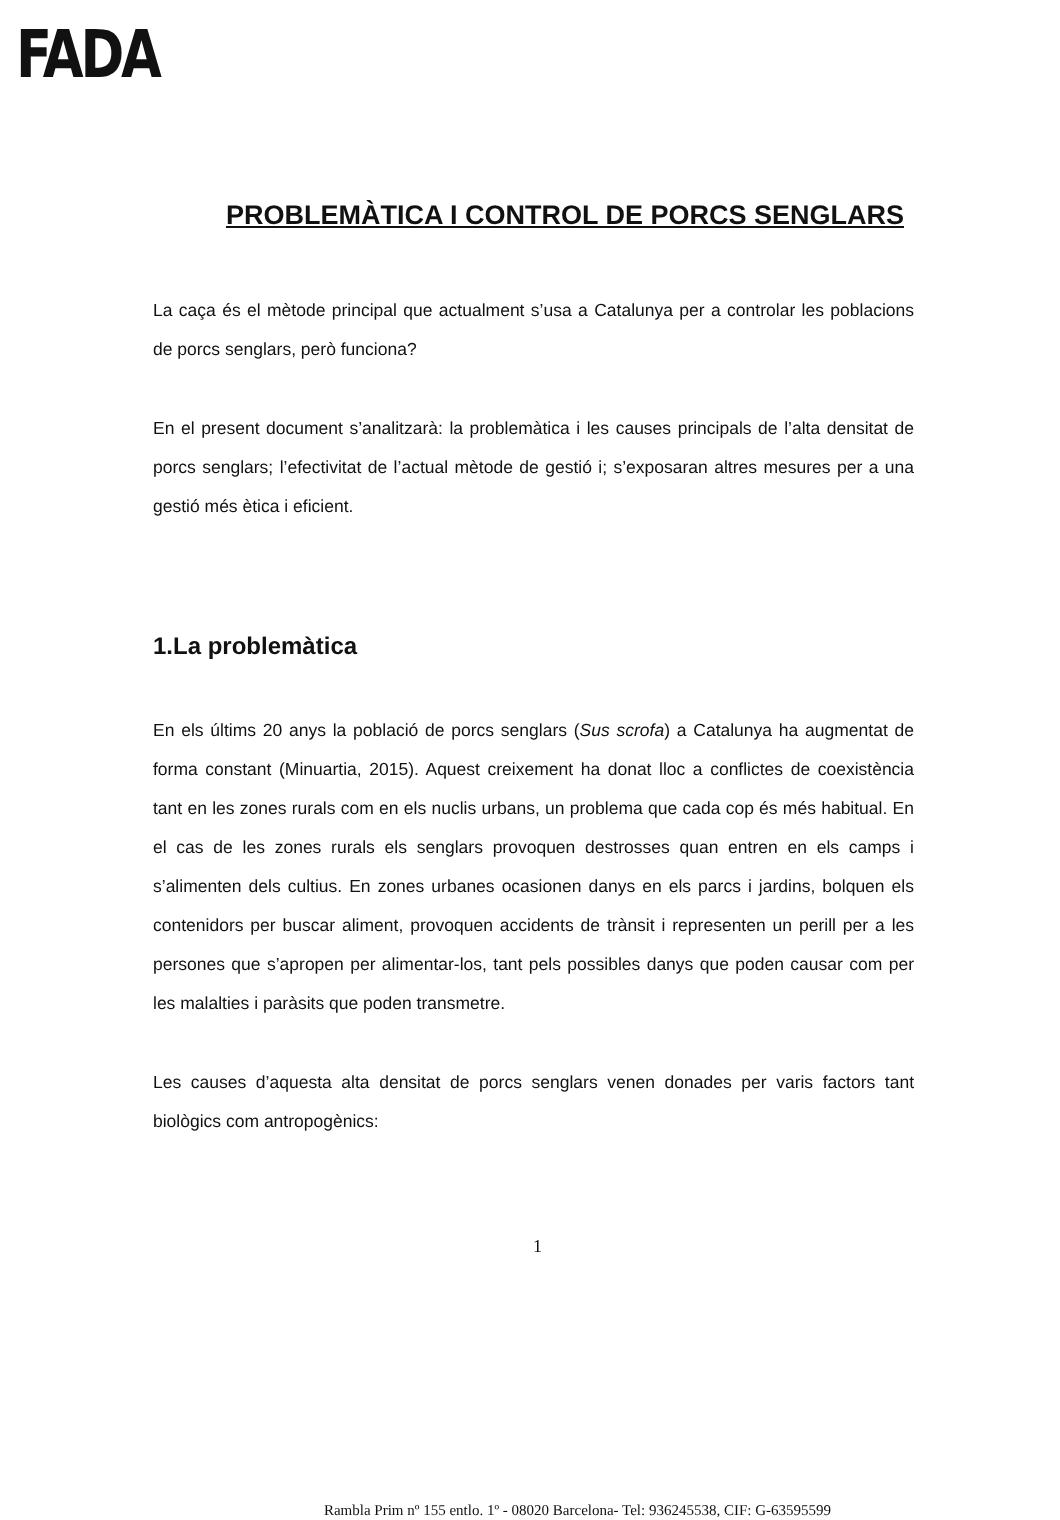FADA
PROBLEMÀTICA I CONTROL DE PORCS SENGLARS
La caça és el mètode principal que actualment s’usa a Catalunya per a controlar les poblacions de porcs senglars, però funciona?
En el present document s’analitzarà: la problemàtica i les causes principals de l’alta densitat de porcs senglars; l’efectivitat de l’actual mètode de gestió i; s’exposaran altres mesures per a una gestió més ètica i eficient.
1.La problemàtica
En els últims 20 anys la població de porcs senglars (Sus scrofa) a Catalunya ha augmentat de forma constant (Minuartia, 2015). Aquest creixement ha donat lloc a conflictes de coexistència tant en les zones rurals com en els nuclis urbans, un problema que cada cop és més habitual. En el cas de les zones rurals els senglars provoquen destrosses quan entren en els camps i s’alimenten dels cultius. En zones urbanes ocasionen danys en els parcs i jardins, bolquen els contenidors per buscar aliment, provoquen accidents de trànsit i representen un perill per a les persones que s’apropen per alimentar-los, tant pels possibles danys que poden causar com per les malalties i paràsits que poden transmetre.
Les causes d’aquesta alta densitat de porcs senglars venen donades per varis factors tant biològics com antropogènics:
1
Rambla Prim nº 155 entlo. 1º - 08020 Barcelona- Tel: 936245538, CIF: G-63595599